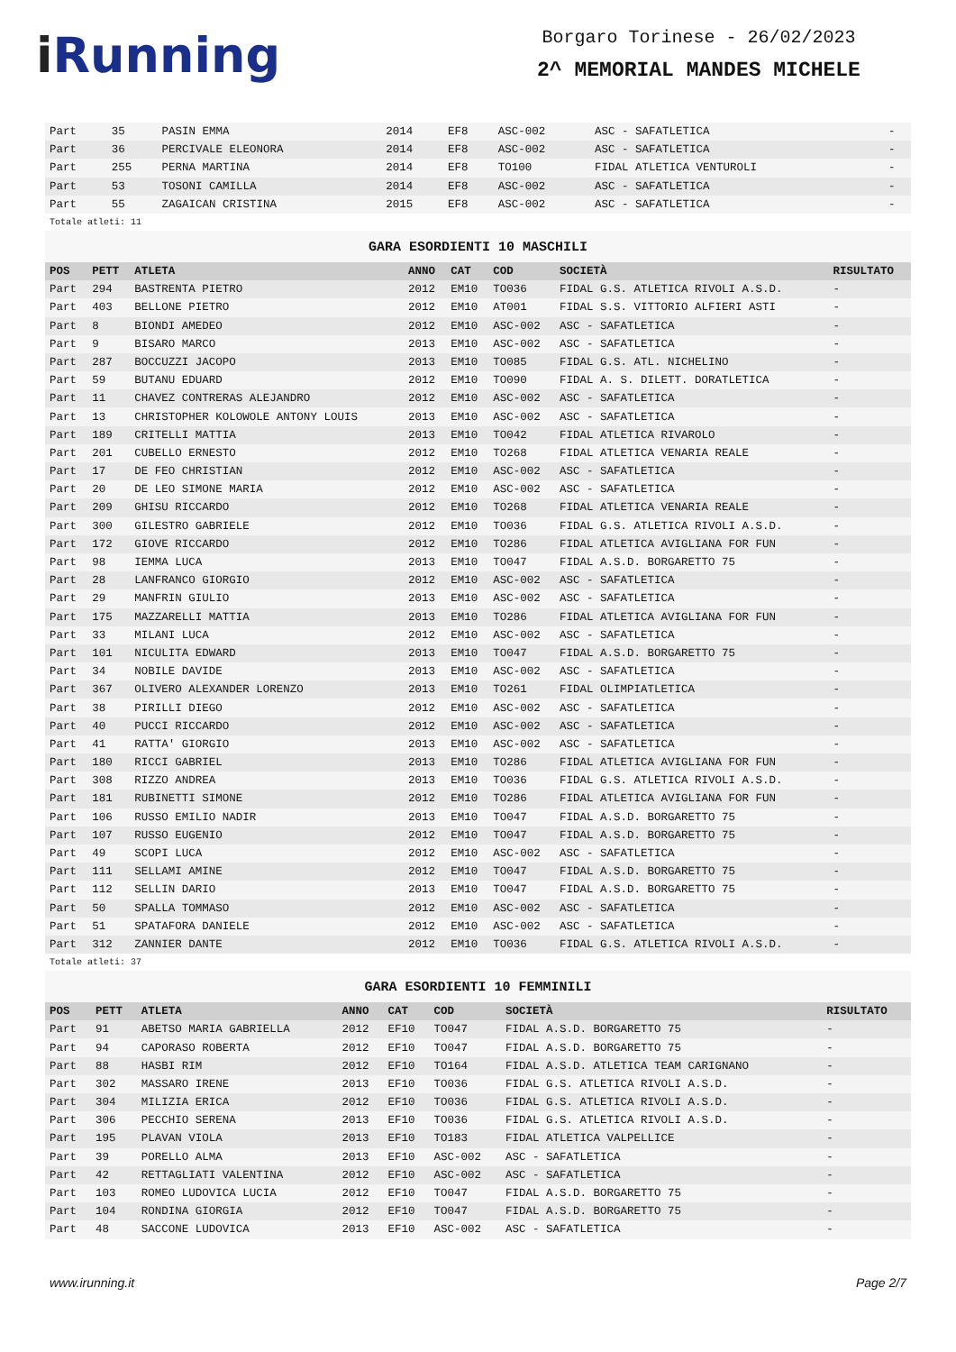i Running
Borgaro Torinese - 26/02/2023
2^ MEMORIAL MANDES MICHELE
| Part | 35 | PASIN EMMA | 2014 | EF8 | ASC-002 | ASC - SAFATLETICA | - |
| Part | 36 | PERCIVALE ELEONORA | 2014 | EF8 | ASC-002 | ASC - SAFATLETICA | - |
| Part | 255 | PERNA MARTINA | 2014 | EF8 | TO100 | FIDAL ATLETICA VENTUROLI | - |
| Part | 53 | TOSONI CAMILLA | 2014 | EF8 | ASC-002 | ASC - SAFATLETICA | - |
| Part | 55 | ZAGAICAN CRISTINA | 2015 | EF8 | ASC-002 | ASC - SAFATLETICA | - |
Totale atleti: 11
GARA ESORDIENTI 10 MASCHILI
| POS | PETT | ATLETA | ANNO | CAT | COD | SOCIETÀ | RISULTATO |
| --- | --- | --- | --- | --- | --- | --- | --- |
| Part | 294 | BASTRENTA PIETRO | 2012 | EM10 | TO036 | FIDAL G.S. ATLETICA RIVOLI A.S.D. | - |
| Part | 403 | BELLONE PIETRO | 2012 | EM10 | AT001 | FIDAL S.S. VITTORIO ALFIERI ASTI | - |
| Part | 8 | BIONDI AMEDEO | 2012 | EM10 | ASC-002 | ASC - SAFATLETICA | - |
| Part | 9 | BISARO MARCO | 2013 | EM10 | ASC-002 | ASC - SAFATLETICA | - |
| Part | 287 | BOCCUZZI JACOPO | 2013 | EM10 | TO085 | FIDAL G.S. ATL. NICHELINO | - |
| Part | 59 | BUTANU EDUARD | 2012 | EM10 | TO090 | FIDAL A. S. DILETT. DORATLETICA | - |
| Part | 11 | CHAVEZ CONTRERAS ALEJANDRO | 2012 | EM10 | ASC-002 | ASC - SAFATLETICA | - |
| Part | 13 | CHRISTOPHER KOLOWOLE ANTONY LOUIS | 2013 | EM10 | ASC-002 | ASC - SAFATLETICA | - |
| Part | 189 | CRITELLI MATTIA | 2013 | EM10 | TO042 | FIDAL ATLETICA RIVAROLO | - |
| Part | 201 | CUBELLO ERNESTO | 2012 | EM10 | TO268 | FIDAL ATLETICA VENARIA REALE | - |
| Part | 17 | DE FEO CHRISTIAN | 2012 | EM10 | ASC-002 | ASC - SAFATLETICA | - |
| Part | 20 | DE LEO SIMONE MARIA | 2012 | EM10 | ASC-002 | ASC - SAFATLETICA | - |
| Part | 209 | GHISU RICCARDO | 2012 | EM10 | TO268 | FIDAL ATLETICA VENARIA REALE | - |
| Part | 300 | GILESTRO GABRIELE | 2012 | EM10 | TO036 | FIDAL G.S. ATLETICA RIVOLI A.S.D. | - |
| Part | 172 | GIOVE RICCARDO | 2012 | EM10 | TO286 | FIDAL ATLETICA AVIGLIANA FOR FUN | - |
| Part | 98 | IEMMA LUCA | 2013 | EM10 | TO047 | FIDAL A.S.D. BORGARETTO 75 | - |
| Part | 28 | LANFRANCO GIORGIO | 2012 | EM10 | ASC-002 | ASC - SAFATLETICA | - |
| Part | 29 | MANFRIN GIULIO | 2013 | EM10 | ASC-002 | ASC - SAFATLETICA | - |
| Part | 175 | MAZZARELLI MATTIA | 2013 | EM10 | TO286 | FIDAL ATLETICA AVIGLIANA FOR FUN | - |
| Part | 33 | MILANI LUCA | 2012 | EM10 | ASC-002 | ASC - SAFATLETICA | - |
| Part | 101 | NICULITA EDWARD | 2013 | EM10 | TO047 | FIDAL A.S.D. BORGARETTO 75 | - |
| Part | 34 | NOBILE DAVIDE | 2013 | EM10 | ASC-002 | ASC - SAFATLETICA | - |
| Part | 367 | OLIVERO ALEXANDER LORENZO | 2013 | EM10 | TO261 | FIDAL OLIMPIATLETICA | - |
| Part | 38 | PIRILLI DIEGO | 2012 | EM10 | ASC-002 | ASC - SAFATLETICA | - |
| Part | 40 | PUCCI RICCARDO | 2012 | EM10 | ASC-002 | ASC - SAFATLETICA | - |
| Part | 41 | RATTA' GIORGIO | 2013 | EM10 | ASC-002 | ASC - SAFATLETICA | - |
| Part | 180 | RICCI GABRIEL | 2013 | EM10 | TO286 | FIDAL ATLETICA AVIGLIANA FOR FUN | - |
| Part | 308 | RIZZO ANDREA | 2013 | EM10 | TO036 | FIDAL G.S. ATLETICA RIVOLI A.S.D. | - |
| Part | 181 | RUBINETTI SIMONE | 2012 | EM10 | TO286 | FIDAL ATLETICA AVIGLIANA FOR FUN | - |
| Part | 106 | RUSSO EMILIO NADIR | 2013 | EM10 | TO047 | FIDAL A.S.D. BORGARETTO 75 | - |
| Part | 107 | RUSSO EUGENIO | 2012 | EM10 | TO047 | FIDAL A.S.D. BORGARETTO 75 | - |
| Part | 49 | SCOPI LUCA | 2012 | EM10 | ASC-002 | ASC - SAFATLETICA | - |
| Part | 111 | SELLAMI AMINE | 2012 | EM10 | TO047 | FIDAL A.S.D. BORGARETTO 75 | - |
| Part | 112 | SELLIN DARIO | 2013 | EM10 | TO047 | FIDAL A.S.D. BORGARETTO 75 | - |
| Part | 50 | SPALLA TOMMASO | 2012 | EM10 | ASC-002 | ASC - SAFATLETICA | - |
| Part | 51 | SPATAFORA DANIELE | 2012 | EM10 | ASC-002 | ASC - SAFATLETICA | - |
| Part | 312 | ZANNIER DANTE | 2012 | EM10 | TO036 | FIDAL G.S. ATLETICA RIVOLI A.S.D. | - |
Totale atleti: 37
GARA ESORDIENTI 10 FEMMINILI
| POS | PETT | ATLETA | ANNO | CAT | COD | SOCIETÀ | RISULTATO |
| --- | --- | --- | --- | --- | --- | --- | --- |
| Part | 91 | ABETSO MARIA GABRIELLA | 2012 | EF10 | TO047 | FIDAL A.S.D. BORGARETTO 75 | - |
| Part | 94 | CAPORASO ROBERTA | 2012 | EF10 | TO047 | FIDAL A.S.D. BORGARETTO 75 | - |
| Part | 88 | HASBI RIM | 2012 | EF10 | TO164 | FIDAL A.S.D. ATLETICA TEAM CARIGNANO | - |
| Part | 302 | MASSARO IRENE | 2013 | EF10 | TO036 | FIDAL G.S. ATLETICA RIVOLI A.S.D. | - |
| Part | 304 | MILIZIA ERICA | 2012 | EF10 | TO036 | FIDAL G.S. ATLETICA RIVOLI A.S.D. | - |
| Part | 306 | PECCHIO SERENA | 2013 | EF10 | TO036 | FIDAL G.S. ATLETICA RIVOLI A.S.D. | - |
| Part | 195 | PLAVAN VIOLA | 2013 | EF10 | TO183 | FIDAL ATLETICA VALPELLICE | - |
| Part | 39 | PORELLO ALMA | 2013 | EF10 | ASC-002 | ASC - SAFATLETICA | - |
| Part | 42 | RETTAGLIATI VALENTINA | 2012 | EF10 | ASC-002 | ASC - SAFATLETICA | - |
| Part | 103 | ROMEO LUDOVICA LUCIA | 2012 | EF10 | TO047 | FIDAL A.S.D. BORGARETTO 75 | - |
| Part | 104 | RONDINA GIORGIA | 2012 | EF10 | TO047 | FIDAL A.S.D. BORGARETTO 75 | - |
| Part | 48 | SACCONE LUDOVICA | 2013 | EF10 | ASC-002 | ASC - SAFATLETICA | - |
www.irunning.it Page 2/7